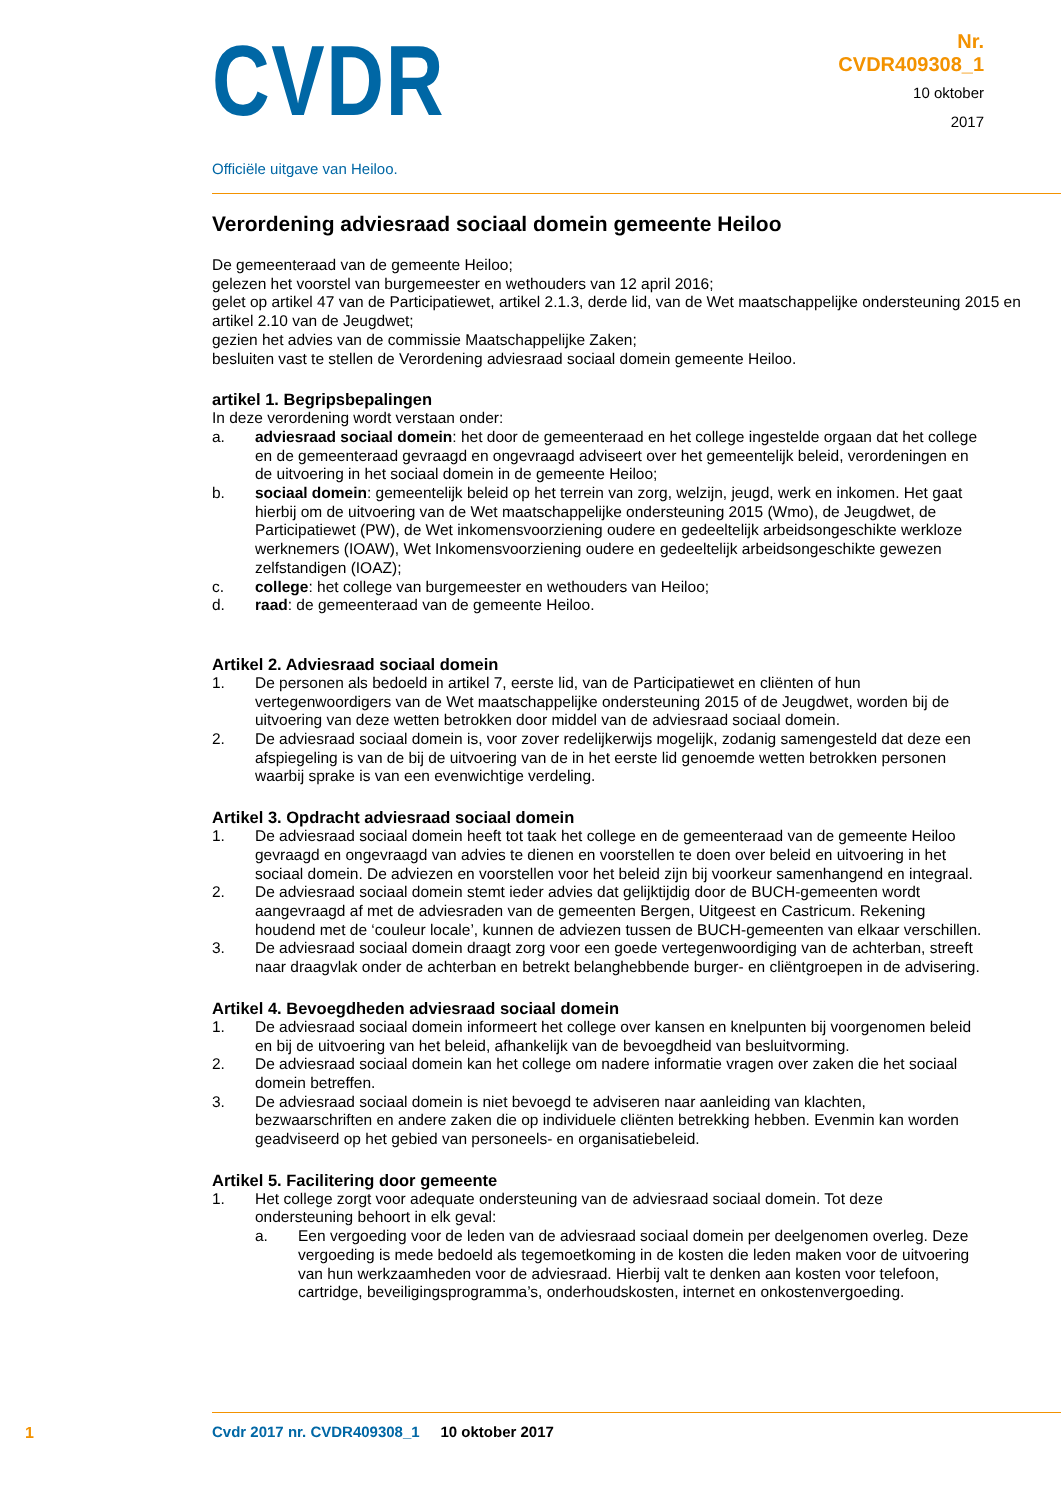CVDR
Officiële uitgave van Heiloo.
Nr.
CVDR409308_1
10 oktober
2017
Verordening adviesraad sociaal domein gemeente Heiloo
De gemeenteraad van de gemeente Heiloo;
gelezen het voorstel van burgemeester en wethouders van 12 april 2016;
gelet op artikel 47 van de Participatiewet, artikel 2.1.3, derde lid, van de Wet maatschappelijke ondersteuning 2015 en artikel 2.10 van de Jeugdwet;
gezien het advies van de commissie Maatschappelijke Zaken;
besluiten vast te stellen de Verordening adviesraad sociaal domein gemeente Heiloo.
artikel 1. Begripsbepalingen
In deze verordening wordt verstaan onder:
a. adviesraad sociaal domein: het door de gemeenteraad en het college ingestelde orgaan dat het college en de gemeenteraad gevraagd en ongevraagd adviseert over het gemeentelijk beleid, verordeningen en de uitvoering in het sociaal domein in de gemeente Heiloo;
b. sociaal domein: gemeentelijk beleid op het terrein van zorg, welzijn, jeugd, werk en inkomen. Het gaat hierbij om de uitvoering van de Wet maatschappelijke ondersteuning 2015 (Wmo), de Jeugdwet, de Participatiewet (PW), de Wet inkomensvoorziening oudere en gedeeltelijk arbeidsongeschikte werkloze werknemers (IOAW), Wet Inkomensvoorziening oudere en gedeeltelijk arbeidsongeschikte gewezen zelfstandigen (IOAZ);
c. college: het college van burgemeester en wethouders van Heiloo;
d. raad: de gemeenteraad van de gemeente Heiloo.
Artikel 2. Adviesraad sociaal domein
1. De personen als bedoeld in artikel 7, eerste lid, van de Participatiewet en cliënten of hun vertegenwoordigers van de Wet maatschappelijke ondersteuning 2015 of de Jeugdwet, worden bij de uitvoering van deze wetten betrokken door middel van de adviesraad sociaal domein.
2. De adviesraad sociaal domein is, voor zover redelijkerwijs mogelijk, zodanig samengesteld dat deze een afspiegeling is van de bij de uitvoering van de in het eerste lid genoemde wetten betrokken personen waarbij sprake is van een evenwichtige verdeling.
Artikel 3. Opdracht adviesraad sociaal domein
1. De adviesraad sociaal domein heeft tot taak het college en de gemeenteraad van de gemeente Heiloo gevraagd en ongevraagd van advies te dienen en voorstellen te doen over beleid en uitvoering in het sociaal domein. De adviezen en voorstellen voor het beleid zijn bij voorkeur samenhangend en integraal.
2. De adviesraad sociaal domein stemt ieder advies dat gelijktijdig door de BUCH-gemeenten wordt aangevraagd af met de adviesraden van de gemeenten Bergen, Uitgeest en Castricum. Rekening houdend met de ‘couleur locale’, kunnen de adviezen tussen de BUCH-gemeenten van elkaar verschillen.
3. De adviesraad sociaal domein draagt zorg voor een goede vertegenwoordiging van de achterban, streeft naar draagvlak onder de achterban en betrekt belanghebbende burger- en cliëntgroepen in de advisering.
Artikel 4. Bevoegdheden adviesraad sociaal domein
1. De adviesraad sociaal domein informeert het college over kansen en knelpunten bij voorgenomen beleid en bij de uitvoering van het beleid, afhankelijk van de bevoegdheid van besluitvorming.
2. De adviesraad sociaal domein kan het college om nadere informatie vragen over zaken die het sociaal domein betreffen.
3. De adviesraad sociaal domein is niet bevoegd te adviseren naar aanleiding van klachten, bezwaarschriften en andere zaken die op individuele cliënten betrekking hebben. Evenmin kan worden geadviseerd op het gebied van personeels- en organisatiebeleid.
Artikel 5. Facilitering door gemeente
1. Het college zorgt voor adequate ondersteuning van de adviesraad sociaal domein. Tot deze ondersteuning behoort in elk geval:
a. Een vergoeding voor de leden van de adviesraad sociaal domein per deelgenomen overleg. Deze vergoeding is mede bedoeld als tegemoetkoming in de kosten die leden maken voor de uitvoering van hun werkzaamheden voor de adviesraad. Hierbij valt te denken aan kosten voor telefoon, cartridge, beveiligingsprogramma’s, onderhoudskosten, internet en onkostenvergoeding.
1
Cvdr 2017 nr. CVDR409308_1 10 oktober 2017